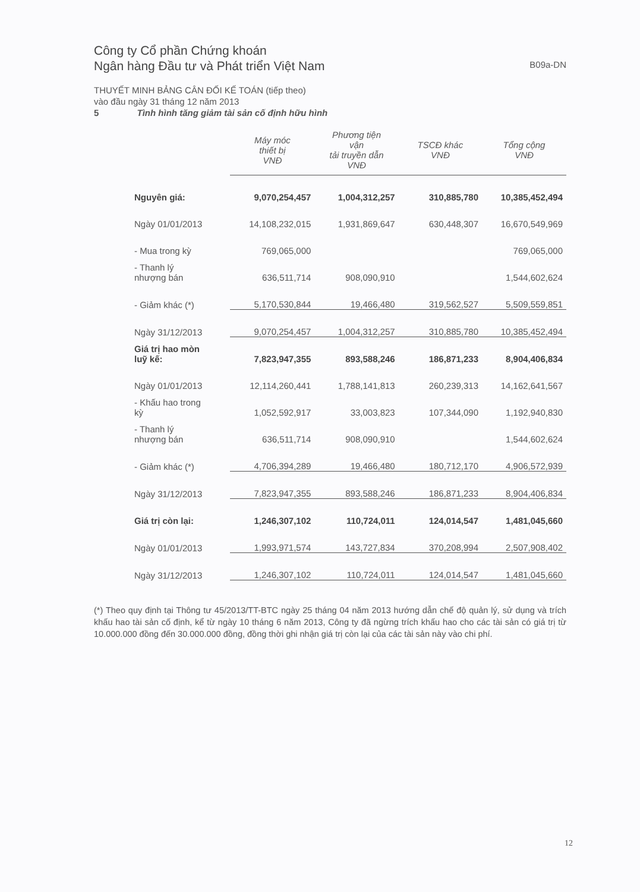B09a-DN
Công ty Cổ phần Chứng khoán
Ngân hàng Đầu tư và Phát triển Việt Nam
THUYẾT MINH BẢNG CÂN ĐỐI KẾ TOÁN (tiếp theo)
vào đầu ngày 31 tháng 12 năm 2013
5 Tình hình tăng giảm tài sản cố định hữu hình
| | Máy móc thiết bị VNĐ | Phương tiện vận tải truyền dẫn VNĐ | TSCĐ khác VNĐ | Tổng cộng VNĐ |
| --- | --- | --- | --- | --- |
| Nguyên giá: | 9,070,254,457 | 1,004,312,257 | 310,885,780 | 10,385,452,494 |
| Ngày 01/01/2013 | 14,108,232,015 | 1,931,869,647 | 630,448,307 | 16,670,549,969 |
| - Mua trong kỳ | 769,065,000 | | | 769,065,000 |
| - Thanh lý nhượng bán | 636,511,714 | 908,090,910 | | 1,544,602,624 |
| - Giảm khác (*) | 5,170,530,844 | 19,466,480 | 319,562,527 | 5,509,559,851 |
| Ngày 31/12/2013 | 9,070,254,457 | 1,004,312,257 | 310,885,780 | 10,385,452,494 |
| Giá trị hao mòn luỹ kế: | 7,823,947,355 | 893,588,246 | 186,871,233 | 8,904,406,834 |
| Ngày 01/01/2013 | 12,114,260,441 | 1,788,141,813 | 260,239,313 | 14,162,641,567 |
| - Khấu hao trong kỳ | 1,052,592,917 | 33,003,823 | 107,344,090 | 1,192,940,830 |
| - Thanh lý nhượng bán | 636,511,714 | 908,090,910 | | 1,544,602,624 |
| - Giảm khác (*) | 4,706,394,289 | 19,466,480 | 180,712,170 | 4,906,572,939 |
| Ngày 31/12/2013 | 7,823,947,355 | 893,588,246 | 186,871,233 | 8,904,406,834 |
| Giá trị còn lại: | 1,246,307,102 | 110,724,011 | 124,014,547 | 1,481,045,660 |
| Ngày 01/01/2013 | 1,993,971,574 | 143,727,834 | 370,208,994 | 2,507,908,402 |
| Ngày 31/12/2013 | 1,246,307,102 | 110,724,011 | 124,014,547 | 1,481,045,660 |
(*) Theo quy định tại Thông tư 45/2013/TT-BTC ngày 25 tháng 04 năm 2013 hướng dẫn chế độ quản lý, sử dụng và trích khấu hao tài sản cố định, kể từ ngày 10 tháng 6 năm 2013, Công ty đã ngừng trích khấu hao cho các tài sản có giá trị từ 10.000.000 đồng đến 30.000.000 đồng, đồng thời ghi nhận giá trị còn lại của các tài sản này vào chi phí.
12